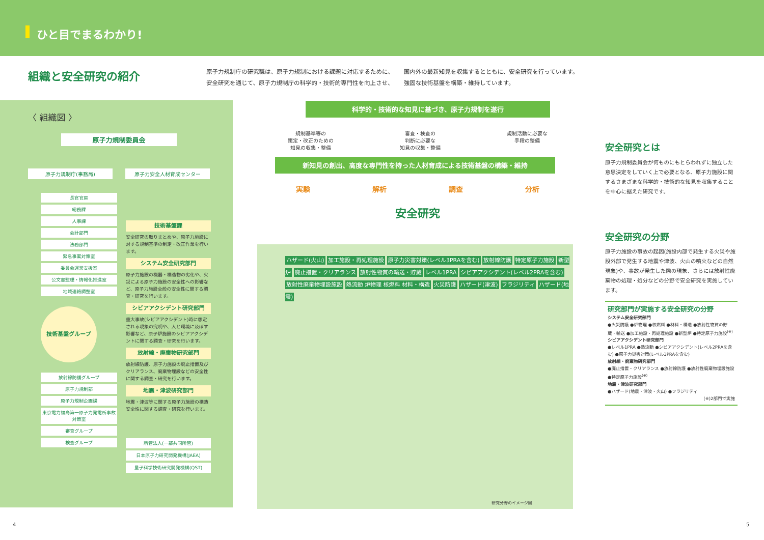ひと目でまるわかり!
組織と安全研究の紹介
原子力規制庁の研究職は、原子力規制における課題に対応するために、
安全研究を通じて、原子力規制庁の科学的・技術的専門性を向上させ、
国内外の最新知見を収集するとともに、安全研究を行っています。
強固な技術基盤を構築・維持しています。
〈 組織図 〉
原子力規制委員会
原子力規制庁(事務局) 原子力安全人材育成センター
長官官房
総務課
人事課
会計部門
法務部門
緊急事案対策室
委員会運営支援室
公文書監理・情報化推進室
地域連絡調整室
技術基盤グループ
放射線防護グループ
原子力規制部
原子力規制企画課
東京電力福島第一原子力発電所事故対策室
審査グループ
検査グループ
技術基盤課
安全研究の取りまとめや、原子力施設に対する規制基準の制定・改正作業を行います。
システム安全研究部門
原子力施設の機器・構造物の劣化や、火災による原子力施設の安全性への影響など、原子力施設全般の安全性に関する調査・研究を行います。
シビアアクシデント研究部門
重大事故(シビアアクシデント)時に想定される現象の究明や、人と環境に及ぼす影響など、原子炉施設のシビアアクシデントに関する調査・研究を行います。
放射線・廃棄物研究部門
放射線防護、原子力施設の廃止措置及びクリアランス、廃棄物埋設などの安全性に関する調査・研究を行います。
地震・津波研究部門
地震・津波等に関する原子力施設の構造安全性に関する調査・研究を行います。
所管法人(一部共同所管)
日本原子力研究開発機構(JAEA)
量子科学技術研究開発機構(QST)
科学的・技術的な知見に基づき、原子力規制を遂行
規制基準等の
策定・改正のための
知見の収集・整備 審査・検査の
判断に必要な
知見の収集・整備 規制活動に必要な
手段の整備
新知見の創出、高度な専門性を持った人材育成による技術基盤の構築・維持
実験 解析 調査 分析
安全研究
ハザード(火山) 加工施設・再処理施設 原子力災害対策(レベル3PRAを含む) 放射線防護 特定原子力施設 新型炉 廃止措置・クリアランス 放射性物質の輸送・貯蔵 レベル1PRA シビアアクシデント(レベル2PRAを含む) 放射性廃棄物埋設施設 熱流動 炉物理 核燃料 材料・構造 火災防護 ハザード(津波) フラジリティ ハザード(地震)
研究分野のイメージ図
安全研究とは
原子力規制委員会が何ものにもとらわれずに独立した意思決定をしていく上で必要となる、原子力施設に関するさまざまな科学的・技術的な知見を収集することを中心に据えた研究です。
安全研究の分野
原子力施設の事故の起因(施設内部で発生する火災や施設外部で発生する地震や津波、火山の噴火などの自然現象)や、事故が発生した際の現象、さらには放射性廃棄物の処理・処分などの分野で安全研究を実施しています。
研究部門が実施する安全研究の分野
システム安全研究部門
●火災防護 ●炉物理 ●核燃料 ●材料・構造 ●放射性物質の貯蔵・輸送 ●加工施設・再処理施設 ●新型炉 ●特定原子力施設<sup>(※)</sup>
シビアアクシデント研究部門
●レベル1PRA ●熱流動 ●シビアアクシデント(レベル2PRAを含む) ●原子力災害対策(レベル3PRAを含む)
放射線・廃棄物研究部門
●廃止措置・クリアランス ●放射線防護 ●放射性廃棄物埋設施設 ●特定原子力施設<sup>(※)</sup>
地震・津波研究部門
●ハザード(地震・津波・火山) ●フラジリティ
(※)2部門で実施
4 5